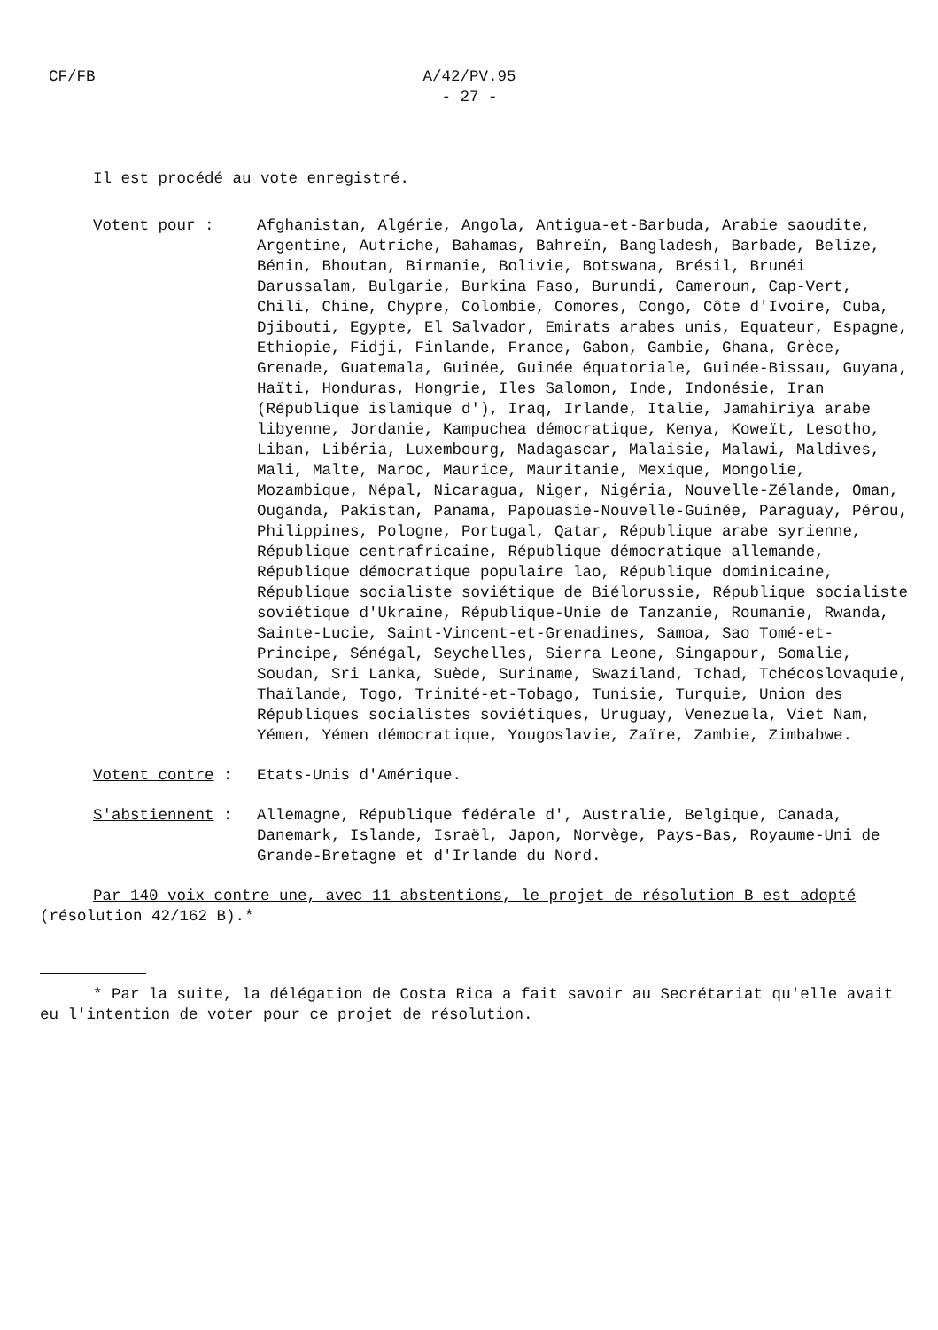CF/FB
A/42/PV.95
- 27 -
Il est procédé au vote enregistré.
Votent pour : Afghanistan, Algérie, Angola, Antigua-et-Barbuda, Arabie saoudite, Argentine, Autriche, Bahamas, Bahreïn, Bangladesh, Barbade, Belize, Bénin, Bhoutan, Birmanie, Bolivie, Botswana, Brésil, Brunéi Darussalam, Bulgarie, Burkina Faso, Burundi, Cameroun, Cap-Vert, Chili, Chine, Chypre, Colombie, Comores, Congo, Côte d'Ivoire, Cuba, Djibouti, Egypte, El Salvador, Emirats arabes unis, Equateur, Espagne, Ethiopie, Fidji, Finlande, France, Gabon, Gambie, Ghana, Grèce, Grenade, Guatemala, Guinée, Guinée équatoriale, Guinée-Bissau, Guyana, Haïti, Honduras, Hongrie, Iles Salomon, Inde, Indonésie, Iran (République islamique d'), Iraq, Irlande, Italie, Jamahiriya arabe libyenne, Jordanie, Kampuchea démocratique, Kenya, Koweït, Lesotho, Liban, Libéria, Luxembourg, Madagascar, Malaisie, Malawi, Maldives, Mali, Malte, Maroc, Maurice, Mauritanie, Mexique, Mongolie, Mozambique, Népal, Nicaragua, Niger, Nigéria, Nouvelle-Zélande, Oman, Ouganda, Pakistan, Panama, Papouasie-Nouvelle-Guinée, Paraguay, Pérou, Philippines, Pologne, Portugal, Qatar, République arabe syrienne, République centrafricaine, République démocratique allemande, République démocratique populaire lao, République dominicaine, République socialiste soviétique de Biélorussie, République socialiste soviétique d'Ukraine, République-Unie de Tanzanie, Roumanie, Rwanda, Sainte-Lucie, Saint-Vincent-et-Grenadines, Samoa, Sao Tomé-et-Principe, Sénégal, Seychelles, Sierra Leone, Singapour, Somalie, Soudan, Sri Lanka, Suède, Suriname, Swaziland, Tchad, Tchécoslovaquie, Thaïlande, Togo, Trinité-et-Tobago, Tunisie, Turquie, Union des Républiques socialistes soviétiques, Uruguay, Venezuela, Viet Nam, Yémen, Yémen démocratique, Yougoslavie, Zaïre, Zambie, Zimbabwe.
Votent contre : Etats-Unis d'Amérique.
S'abstiennent : Allemagne, République fédérale d', Australie, Belgique, Canada, Danemark, Islande, Israël, Japon, Norvège, Pays-Bas, Royaume-Uni de Grande-Bretagne et d'Irlande du Nord.
Par 140 voix contre une, avec 11 abstentions, le projet de résolution B est adopté (résolution 42/162 B).*
* Par la suite, la délégation de Costa Rica a fait savoir au Secrétariat qu'elle avait eu l'intention de voter pour ce projet de résolution.